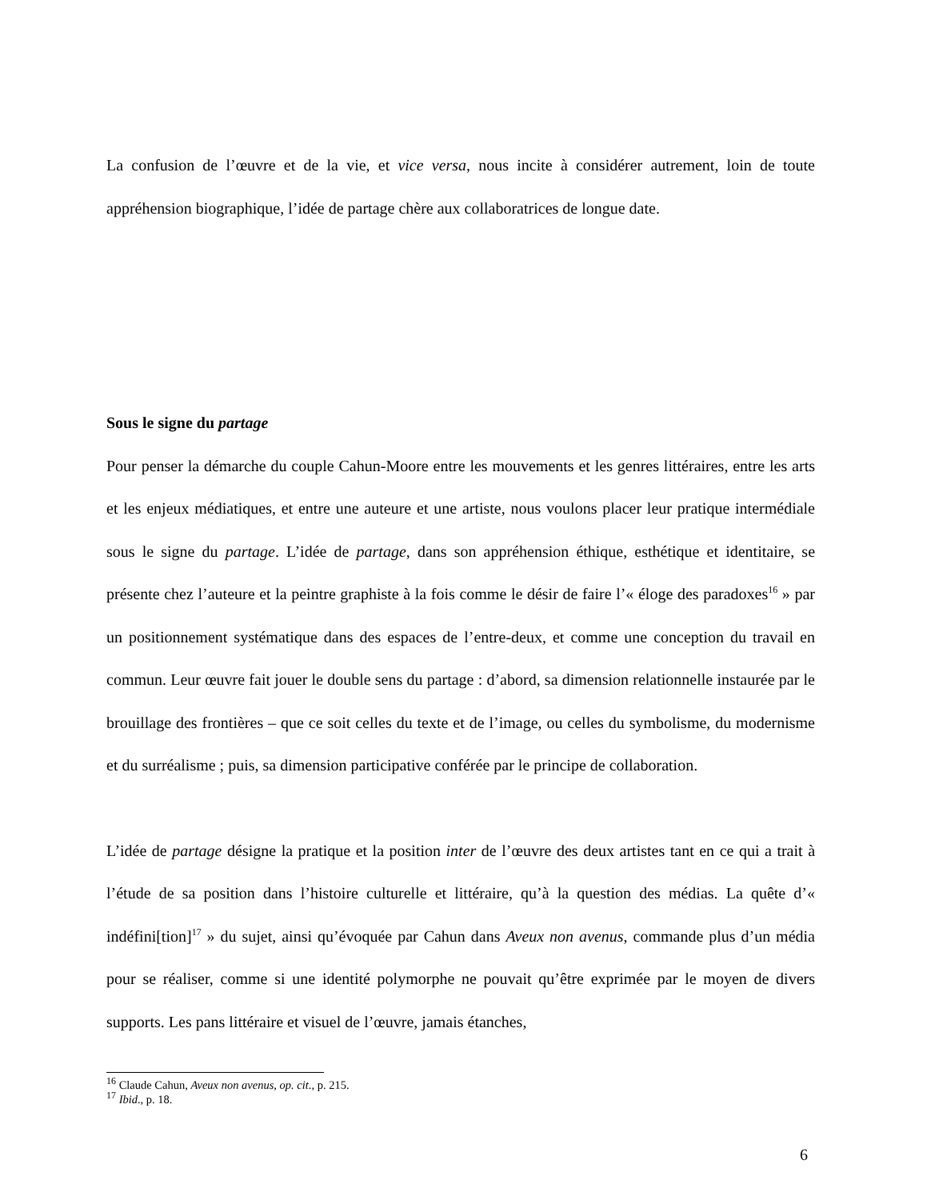La confusion de l’œuvre et de la vie, et vice versa, nous incite à considérer autrement, loin de toute appréhension biographique, l’idée de partage chère aux collaboratrices de longue date.
Sous le signe du partage
Pour penser la démarche du couple Cahun-Moore entre les mouvements et les genres littéraires, entre les arts et les enjeux médiatiques, et entre une auteure et une artiste, nous voulons placer leur pratique intermédiale sous le signe du partage. L’idée de partage, dans son appréhension éthique, esthétique et identitaire, se présente chez l’auteure et la peintre graphiste à la fois comme le désir de faire l’« éloge des paradoxes<sup>16</sup> » par un positionnement systématique dans des espaces de l’entre-deux, et comme une conception du travail en commun. Leur œuvre fait jouer le double sens du partage : d’abord, sa dimension relationnelle instaurée par le brouillage des frontières – que ce soit celles du texte et de l’image, ou celles du symbolisme, du modernisme et du surréalisme ; puis, sa dimension participative conférée par le principe de collaboration.
L’idée de partage désigne la pratique et la position inter de l’œuvre des deux artistes tant en ce qui a trait à l’étude de sa position dans l’histoire culturelle et littéraire, qu’à la question des médias. La quête d’« indéfini[tion]<sup>17</sup> » du sujet, ainsi qu’évoquée par Cahun dans Aveux non avenus, commande plus d’un média pour se réaliser, comme si une identité polymorphe ne pouvait qu’être exprimée par le moyen de divers supports. Les pans littéraire et visuel de l’œuvre, jamais étanches,
<sup>16</sup> Claude Cahun, Aveux non avenus, op. cit., p. 215.
<sup>17</sup> Ibid., p. 18.
6